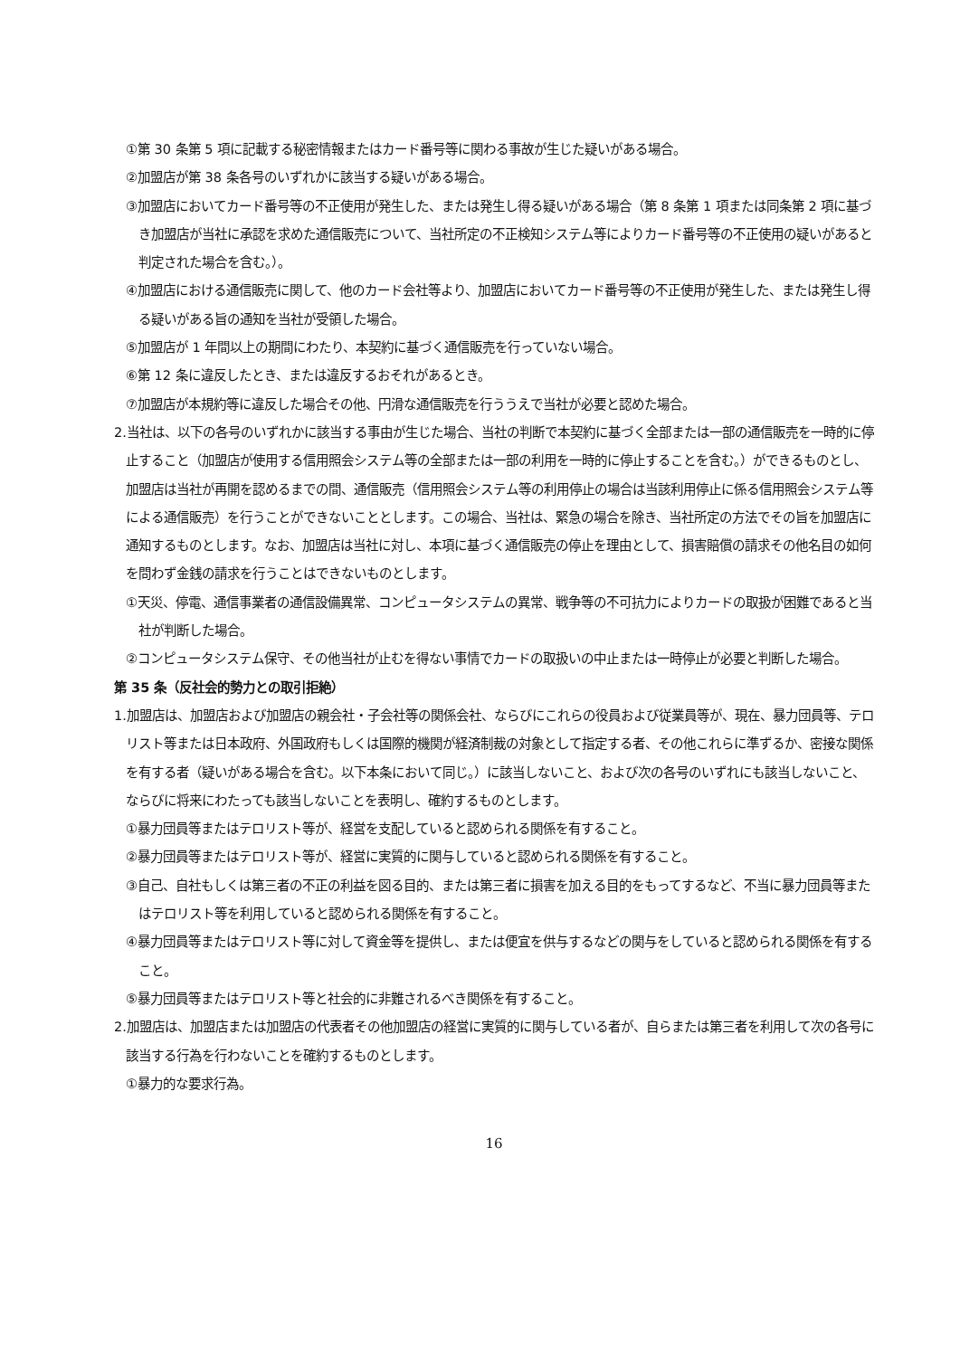①第 30 条第 5 項に記載する秘密情報またはカード番号等に関わる事故が生じた疑いがある場合。
②加盟店が第 38 条各号のいずれかに該当する疑いがある場合。
③加盟店においてカード番号等の不正使用が発生した、または発生し得る疑いがある場合（第 8 条第 1 項または同条第 2 項に基づき加盟店が当社に承認を求めた通信販売について、当社所定の不正検知システム等によりカード番号等の不正使用の疑いがあると判定された場合を含む。）。
④加盟店における通信販売に関して、他のカード会社等より、加盟店においてカード番号等の不正使用が発生した、または発生し得る疑いがある旨の通知を当社が受領した場合。
⑤加盟店が 1 年間以上の期間にわたり、本契約に基づく通信販売を行っていない場合。
⑥第 12 条に違反したとき、または違反するおそれがあるとき。
⑦加盟店が本規約等に違反した場合その他、円滑な通信販売を行ううえで当社が必要と認めた場合。
2.当社は、以下の各号のいずれかに該当する事由が生じた場合、当社の判断で本契約に基づく全部または一部の通信販売を一時的に停止すること（加盟店が使用する信用照会システム等の全部または一部の利用を一時的に停止することを含む。）ができるものとし、加盟店は当社が再開を認めるまでの間、通信販売（信用照会システム等の利用停止の場合は当該利用停止に係る信用照会システム等による通信販売）を行うことができないこととします。この場合、当社は、緊急の場合を除き、当社所定の方法でその旨を加盟店に通知するものとします。なお、加盟店は当社に対し、本項に基づく通信販売の停止を理由として、損害賠償の請求その他名目の如何を問わず金銭の請求を行うことはできないものとします。
①天災、停電、通信事業者の通信設備異常、コンピュータシステムの異常、戦争等の不可抗力によりカードの取扱が困難であると当社が判断した場合。
②コンピュータシステム保守、その他当社が止むを得ない事情でカードの取扱いの中止または一時停止が必要と判断した場合。
第 35 条（反社会的勢力との取引拒絶）
1.加盟店は、加盟店および加盟店の親会社・子会社等の関係会社、ならびにこれらの役員および従業員等が、現在、暴力団員等、テロリスト等または日本政府、外国政府もしくは国際的機関が経済制裁の対象として指定する者、その他これらに準ずるか、密接な関係を有する者（疑いがある場合を含む。以下本条において同じ。）に該当しないこと、および次の各号のいずれにも該当しないこと、ならびに将来にわたっても該当しないことを表明し、確約するものとします。
①暴力団員等またはテロリスト等が、経営を支配していると認められる関係を有すること。
②暴力団員等またはテロリスト等が、経営に実質的に関与していると認められる関係を有すること。
③自己、自社もしくは第三者の不正の利益を図る目的、または第三者に損害を加える目的をもってするなど、不当に暴力団員等またはテロリスト等を利用していると認められる関係を有すること。
④暴力団員等またはテロリスト等に対して資金等を提供し、または便宜を供与するなどの関与をしていると認められる関係を有すること。
⑤暴力団員等またはテロリスト等と社会的に非難されるべき関係を有すること。
2.加盟店は、加盟店または加盟店の代表者その他加盟店の経営に実質的に関与している者が、自らまたは第三者を利用して次の各号に該当する行為を行わないことを確約するものとします。
①暴力的な要求行為。
16